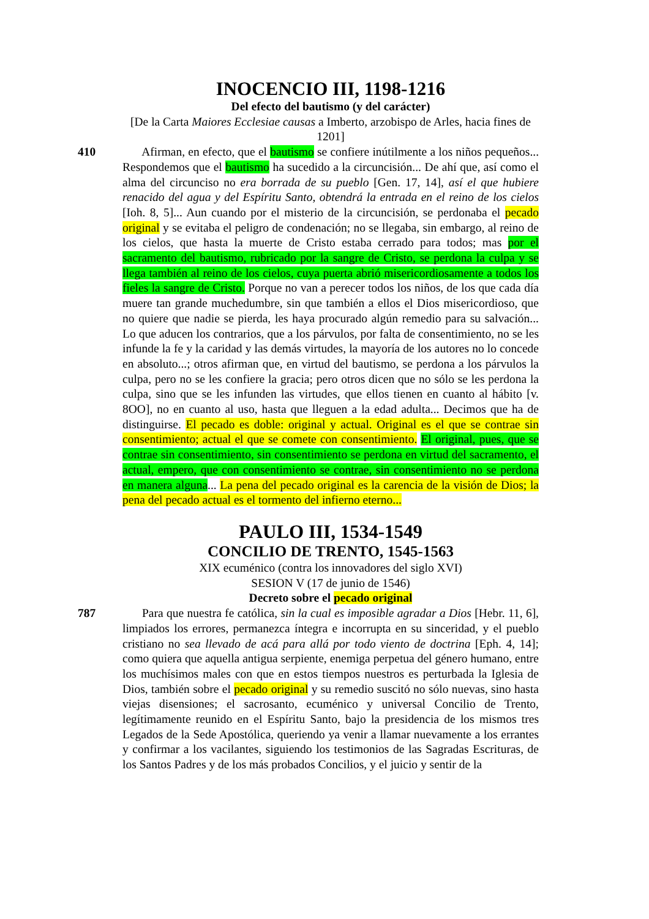INOCENCIO III, 1198-1216
Del efecto del bautismo (y del carácter)
[De la Carta Maiores Ecclesiae causas a Imberto, arzobispo de Arles, hacia fines de 1201]
410 Afirman, en efecto, que el bautismo se confiere inútilmente a los niños pequeños... Respondemos que el bautismo ha sucedido a la circuncisión... De ahí que, así como el alma del circunciso no era borrada de su pueblo [Gen. 17, 14], así el que hubiere renacido del agua y del Espíritu Santo, obtendrá la entrada en el reino de los cielos [Ioh. 8, 5]... Aun cuando por el misterio de la circuncisión, se perdonaba el pecado original y se evitaba el peligro de condenación; no se llegaba, sin embargo, al reino de los cielos, que hasta la muerte de Cristo estaba cerrado para todos; mas por el sacramento del bautismo, rubricado por la sangre de Cristo, se perdona la culpa y se llega también al reino de los cielos, cuya puerta abrió misericordiosamente a todos los fieles la sangre de Cristo. Porque no van a perecer todos los niños, de los que cada día muere tan grande muchedumbre, sin que también a ellos el Dios misericordioso, que no quiere que nadie se pierda, les haya procurado algún remedio para su salvación... Lo que aducen los contrarios, que a los párvulos, por falta de consentimiento, no se les infunde la fe y la caridad y las demás virtudes, la mayoría de los autores no lo concede en absoluto...; otros afirman que, en virtud del bautismo, se perdona a los párvulos la culpa, pero no se les confiere la gracia; pero otros dicen que no sólo se les perdona la culpa, sino que se les infunden las virtudes, que ellos tienen en cuanto al hábito [v. 8OO], no en cuanto al uso, hasta que lleguen a la edad adulta... Decimos que ha de distinguirse. El pecado es doble: original y actual. Original es el que se contrae sin consentimiento; actual el que se comete con consentimiento. El original, pues, que se contrae sin consentimiento, sin consentimiento se perdona en virtud del sacramento, el actual, empero, que con consentimiento se contrae, sin consentimiento no se perdona en manera alguna... La pena del pecado original es la carencia de la visión de Dios; la pena del pecado actual es el tormento del infierno eterno...
PAULO III, 1534-1549
CONCILIO DE TRENTO, 1545-1563
XIX ecuménico (contra los innovadores del siglo XVI)
SESION V (17 de junio de 1546)
Decreto sobre el pecado original
787 Para que nuestra fe católica, sin la cual es imposible agradar a Dios [Hebr. 11, 6], limpiados los errores, permanezca íntegra e incorrupta en su sinceridad, y el pueblo cristiano no sea llevado de acá para allá por todo viento de doctrina [Eph. 4, 14]; como quiera que aquella antigua serpiente, enemiga perpetua del género humano, entre los muchísimos males con que en estos tiempos nuestros es perturbada la Iglesia de Dios, también sobre el pecado original y su remedio suscitó no sólo nuevas, sino hasta viejas disensiones; el sacrosanto, ecuménico y universal Concilio de Trento, legítimamente reunido en el Espíritu Santo, bajo la presidencia de los mismos tres Legados de la Sede Apostólica, queriendo ya venir a llamar nuevamente a los errantes y confirmar a los vacilantes, siguiendo los testimonios de las Sagradas Escrituras, de los Santos Padres y de los más probados Concilios, y el juicio y sentir de la